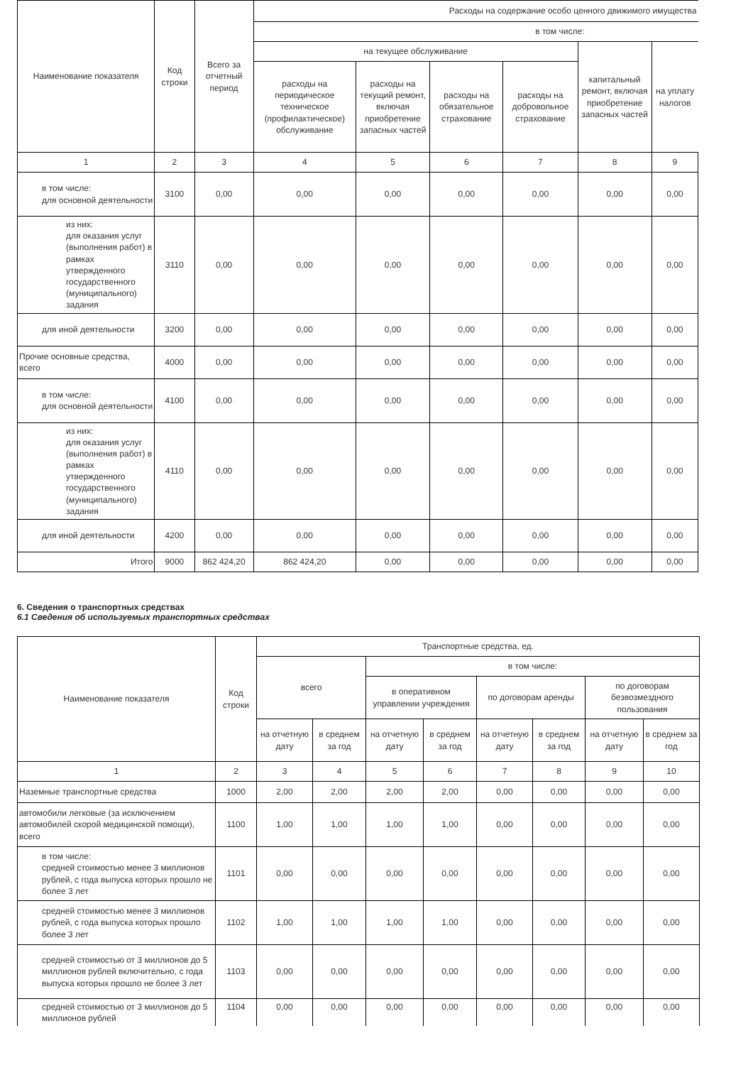| Наименование показателя | Код строки | Всего за отчетный период | Расходы на содержание особо ценного движимого имущества | | | | | |
| --- | --- | --- | --- | --- | --- | --- | --- | --- |
| | | | в том числе: | | | | | |
| | | | на текущее обслуживание | | | | капитальный ремонт, включая приобретение запасных частей | на уплату налогов |
| | | | расходы на периодическое техническое (профилактическое) обслуживание | расходы на текущий ремонт, включая приобретение запасных частей | расходы на обязательное страхование | расходы на добровольное страхование | | |
| 1 | 2 | 3 | 4 | 5 | 6 | 7 | 8 | 9 |
| в том числе: для основной деятельности | 3100 | 0,00 | 0,00 | 0,00 | 0,00 | 0,00 | 0,00 | 0,00 |
| из них: для оказания услуг (выполнения работ) в рамках утвержденного государственного (муниципального) задания | 3110 | 0,00 | 0,00 | 0,00 | 0,00 | 0,00 | 0,00 | 0,00 |
| для иной деятельности | 3200 | 0,00 | 0,00 | 0,00 | 0,00 | 0,00 | 0,00 | 0,00 |
| Прочие основные средства, всего | 4000 | 0,00 | 0,00 | 0,00 | 0,00 | 0,00 | 0,00 | 0,00 |
| в том числе: для основной деятельности | 4100 | 0,00 | 0,00 | 0,00 | 0,00 | 0,00 | 0,00 | 0,00 |
| из них: для оказания услуг (выполнения работ) в рамках утвержденного государственного (муниципального) задания | 4110 | 0,00 | 0,00 | 0,00 | 0,00 | 0,00 | 0,00 | 0,00 |
| для иной деятельности | 4200 | 0,00 | 0,00 | 0,00 | 0,00 | 0,00 | 0,00 | 0,00 |
| Итого | 9000 | 862 424,20 | 862 424,20 | 0,00 | 0,00 | 0,00 | 0,00 | 0,00 |
6. Сведения о транспортных средствах
6.1 Сведения об используемых транспортных средствах
| Наименование показателя | Код строки | Транспортные средства, ед. | | | | | | | |
| --- | --- | --- | --- | --- | --- | --- | --- | --- | --- |
| | | всего | | в том числе: | | | | | |
| | | | | в оперативном управлении учреждения | | по договорам аренды | | по договорам безвозмездного пользования | |
| | | на отчетную дату | в среднем за год | на отчетную дату | в среднем за год | на отчетную дату | в среднем за год | на отчетную дату | в среднем за год |
| 1 | 2 | 3 | 4 | 5 | 6 | 7 | 8 | 9 | 10 |
| Наземные транспортные средства | 1000 | 2,00 | 2,00 | 2,00 | 2,00 | 0,00 | 0,00 | 0,00 | 0,00 |
| автомобили легковые (за исключением автомобилей скорой медицинской помощи), всего | 1100 | 1,00 | 1,00 | 1,00 | 1,00 | 0,00 | 0,00 | 0,00 | 0,00 |
| в том числе: средней стоимостью менее 3 миллионов рублей, с года выпуска которых прошло не более 3 лет | 1101 | 0,00 | 0,00 | 0,00 | 0,00 | 0,00 | 0,00 | 0,00 | 0,00 |
| средней стоимостью менее 3 миллионов рублей, с года выпуска которых прошло более 3 лет | 1102 | 1,00 | 1,00 | 1,00 | 1,00 | 0,00 | 0,00 | 0,00 | 0,00 |
| средней стоимостью от 3 миллионов до 5 миллионов рублей включительно, с года выпуска которых прошло не более 3 лет | 1103 | 0,00 | 0,00 | 0,00 | 0,00 | 0,00 | 0,00 | 0,00 | 0,00 |
| средней стоимостью от 3 миллионов до 5 миллионов рублей | 1104 | 0,00 | 0,00 | 0,00 | 0,00 | 0,00 | 0,00 | 0,00 | 0,00 |